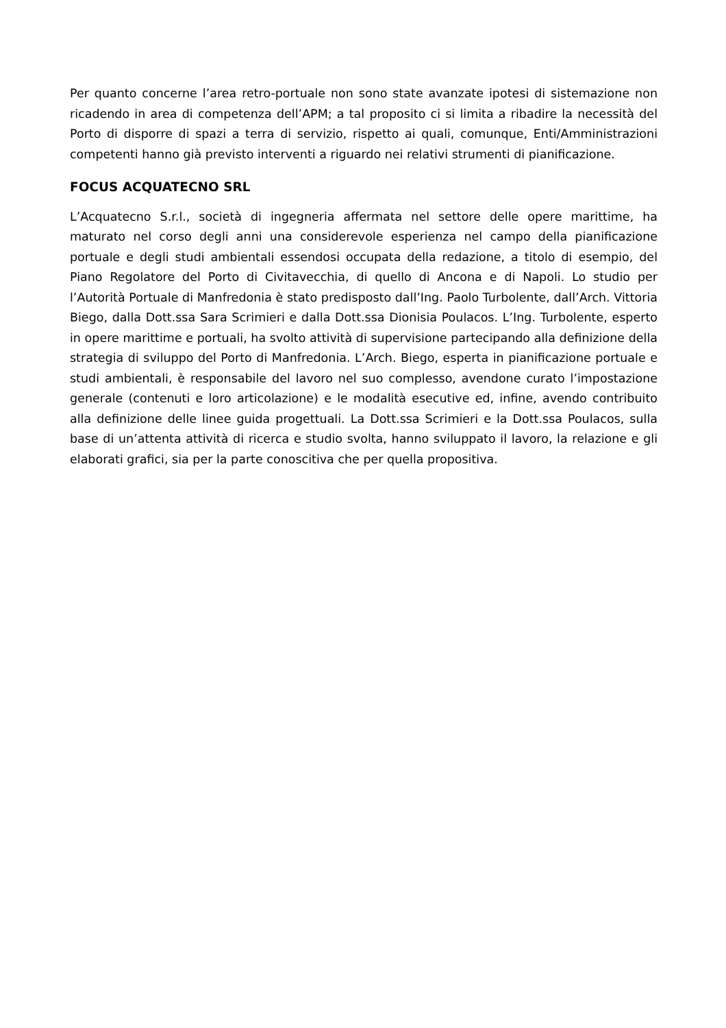Per quanto concerne l’area retro-portuale non sono state avanzate ipotesi di sistemazione non ricadendo in area di competenza dell’APM; a tal proposito ci si limita a ribadire la necessità del Porto di disporre di spazi a terra di servizio, rispetto ai quali, comunque, Enti/Amministrazioni competenti hanno già previsto interventi a riguardo nei relativi strumenti di pianificazione.
FOCUS ACQUATECNO SRL
L’Acquatecno S.r.l., società di ingegneria affermata nel settore delle opere marittime, ha maturato nel corso degli anni una considerevole esperienza nel campo della pianificazione portuale e degli studi ambientali essendosi occupata della redazione, a titolo di esempio, del Piano Regolatore del Porto di Civitavecchia, di quello di Ancona e di Napoli. Lo studio per l’Autorità Portuale di Manfredonia è stato predisposto dall’Ing. Paolo Turbolente, dall’Arch. Vittoria Biego, dalla Dott.ssa Sara Scrimieri e dalla Dott.ssa Dionisia Poulacos. L’Ing. Turbolente, esperto in opere marittime e portuali, ha svolto attività di supervisione partecipando alla definizione della strategia di sviluppo del Porto di Manfredonia. L’Arch. Biego, esperta in pianificazione portuale e studi ambientali, è responsabile del lavoro nel suo complesso, avendone curato l’impostazione generale (contenuti e loro articolazione) e le modalità esecutive ed, infine, avendo contribuito alla definizione delle linee guida progettuali. La Dott.ssa Scrimieri e la Dott.ssa Poulacos, sulla base di un’attenta attività di ricerca e studio svolta, hanno sviluppato il lavoro, la relazione e gli elaborati grafici, sia per la parte conoscitiva che per quella propositiva.